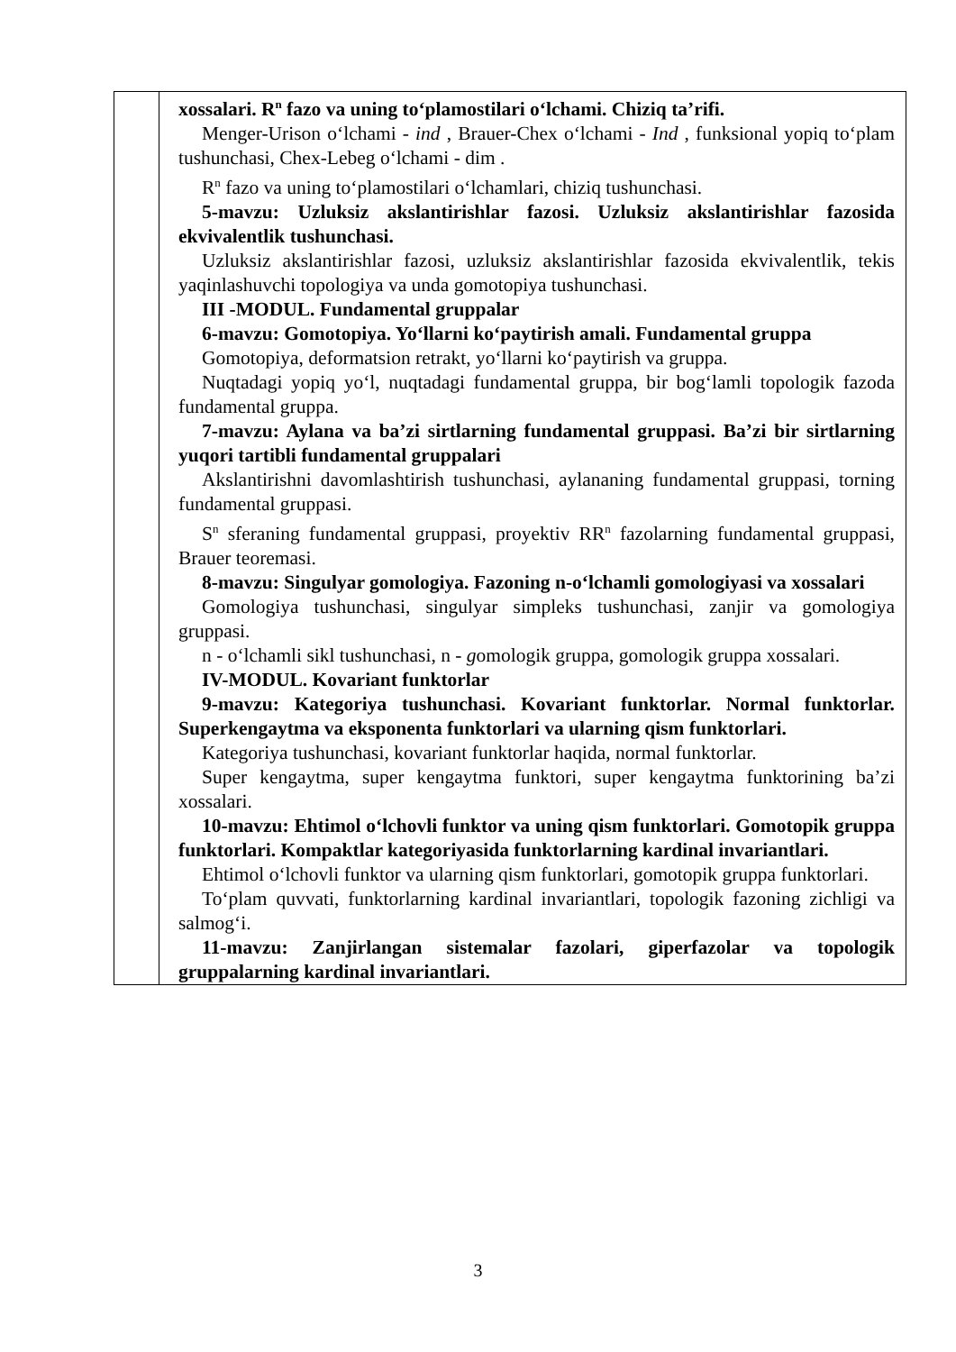| | xossalari. R<sup>n</sup> fazo va uning to‘plamostilari o‘lchami. Chiziq ta’rifi. Menger-Urison o‘lchami - ind , Brauer-Chex o‘lchami - Ind , funksional yopiq to‘plam tushunchasi, Chex-Lebeg o‘lchami - dim . R<sup>n</sup> fazo va uning to‘plamostilari o‘lchamlari, chiziq tushunchasi. 5-mavzu: Uzluksiz akslantirishlar fazosi. Uzluksiz akslantirishlar fazosida ekvivalentlik tushunchasi. Uzluksiz akslantirishlar fazosi, uzluksiz akslantirishlar fazosida ekvivalentlik, tekis yaqinlashuvchi topologiya va unda gomotopiya tushunchasi. III -MODUL. Fundamental gruppalar 6-mavzu: Gomotopiya. Yo‘llarni ko‘paytirish amali. Fundamental gruppa Gomotopiya, deformatsion retrakt, yo‘llarni ko‘paytirish va gruppa. Nuqtadagi yopiq yo‘l, nuqtadagi fundamental gruppa, bir bog‘lamli topologik fazoda fundamental gruppa. 7-mavzu: Aylana va ba’zi sirtlarning fundamental gruppasi. Ba’zi bir sirtlarning yuqori tartibli fundamental gruppalari Akslantirishni davomlashtirish tushunchasi, aylananing fundamental gruppasi, torning fundamental gruppasi. S<sup>n</sup> sferaning fundamental gruppasi, proyektiv RR<sup>n</sup> fazolarning fundamental gruppasi, Brauer teoremasi. 8-mavzu: Singulyar gomologiya. Fazoning n-o‘lchamli gomologiyasi va xossalari Gomologiya tushunchasi, singulyar simpleks tushunchasi, zanjir va gomologiya gruppasi. n - o‘lchamli sikl tushunchasi, n - g omologik gruppa, gomologik gruppa xossalari. IV-MODUL. Kovariant funktorlar 9-mavzu: Kategoriya tushunchasi. Kovariant funktorlar. Normal funktorlar. Superkengaytma va eksponenta funktorlari va ularning qism funktorlari. Kategoriya tushunchasi, kovariant funktorlar haqida, normal funktorlar. Super kengaytma, super kengaytma funktori, super kengaytma funktorining ba’zi xossalari. 10-mavzu: Ehtimol o‘lchovli funktor va uning qism funktorlari. Gomotopik gruppa funktorlari. Kompaktlar kategoriyasida funktorlarning kardinal invariantlari. Ehtimol o‘lchovli funktor va ularning qism funktorlari, gomotopik gruppa funktorlari. To‘plam quvvati, funktorlarning kardinal invariantlari, topologik fazoning zichligi va salmog‘i. 11-mavzu: Zanjirlangan sistemalar fazolari, giperfazolar va topologik gruppalarning kardinal invariantlari. |
3